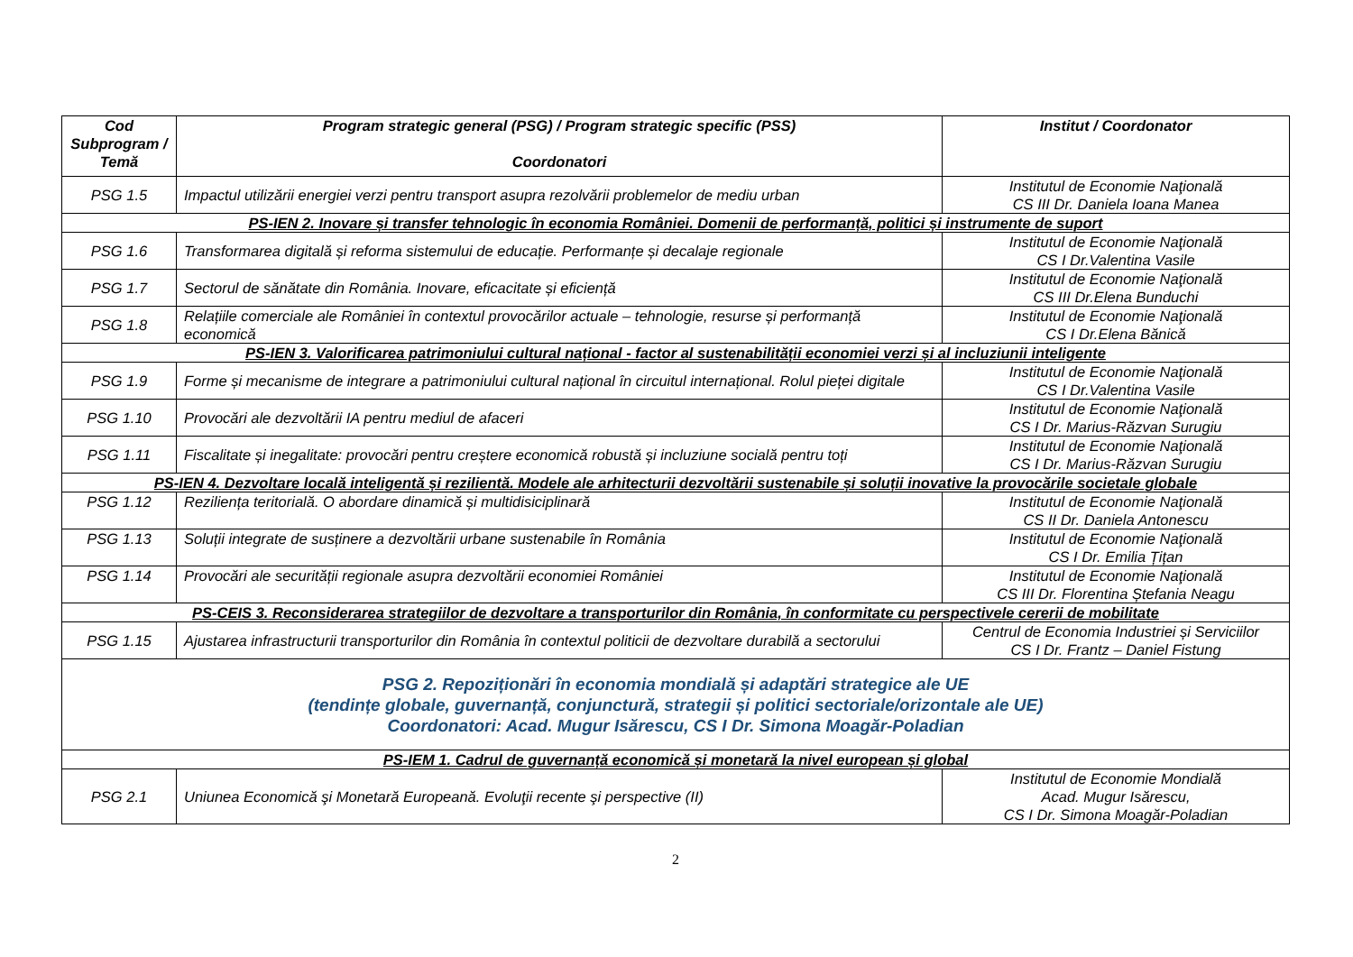| Cod Subprogram / Temă | Program strategic general (PSG) / Program strategic specific (PSS) Coordonatori | Institut / Coordonator |
| --- | --- | --- |
| PSG 1.5 | Impactul utilizării energiei verzi pentru transport asupra rezolvării problemelor de mediu urban | Institutul de Economie Naţională CS III Dr. Daniela Ioana Manea |
| PS-IEN 2. Inovare și transfer tehnologic în economia României. Domenii de performanță, politici și instrumente de suport | | |
| PSG 1.6 | Transformarea digitală și reforma sistemului de educație. Performanțe și decalaje regionale | Institutul de Economie Naţională CS I Dr.Valentina Vasile |
| PSG 1.7 | Sectorul de sănătate din România. Inovare, eficacitate și eficiență | Institutul de Economie Naţională CS III Dr.Elena Bunduchi |
| PSG 1.8 | Relațiile comerciale ale României în contextul provocărilor actuale – tehnologie, resurse și performanță economică | Institutul de Economie Naţională CS I Dr.Elena Bănică |
| PS-IEN 3. Valorificarea patrimoniului cultural național - factor al sustenabilității economiei verzi și al incluziunii inteligente | | |
| PSG 1.9 | Forme și mecanisme de integrare a patrimoniului cultural național în circuitul internațional. Rolul pieței digitale | Institutul de Economie Naţională CS I Dr.Valentina Vasile |
| PSG 1.10 | Provocări ale dezvoltării IA pentru mediul de afaceri | Institutul de Economie Naţională CS I Dr. Marius-Răzvan Surugiu |
| PSG 1.11 | Fiscalitate și inegalitate: provocări pentru creștere economică robustă și incluziune socială pentru toți | Institutul de Economie Naţională CS I Dr. Marius-Răzvan Surugiu |
| PS-IEN 4. Dezvoltare locală inteligentă și rezilientă. Modele ale arhitecturii dezvoltării sustenabile și soluții inovative la provocările societale globale | | |
| PSG 1.12 | Reziliența teritorială. O abordare dinamică și multidisiciplinară | Institutul de Economie Naţională CS II Dr. Daniela Antonescu |
| PSG 1.13 | Soluții integrate de susținere a dezvoltării urbane sustenabile în România | Institutul de Economie Naţională CS I Dr. Emilia Țițan |
| PSG 1.14 | Provocări ale securității regionale asupra dezvoltării economiei României | Institutul de Economie Naţională CS III Dr. Florentina Ștefania Neagu |
| PS-CEIS 3. Reconsiderarea strategiilor de dezvoltare a transporturilor din România, în conformitate cu perspectivele cererii de mobilitate | | |
| PSG 1.15 | Ajustarea infrastructurii transporturilor din România în contextul politicii de dezvoltare durabilă a sectorului | Centrul de Economia Industriei și Serviciilor CS I Dr. Frantz – Daniel Fistung |
| PSG 2. Repoziționări în economia mondială și adaptări strategice ale UE (tendințe globale, guvernanță, conjunctură, strategii și politici sectoriale/orizontale ale UE) Coordonatori: Acad. Mugur Isărescu, CS I Dr. Simona Moagăr-Poladian | | |
| PS-IEM 1. Cadrul de guvernanță economică și monetară la nivel european și global | | |
| PSG 2.1 | Uniunea Economică şi Monetară Europeană. Evoluţii recente şi perspective (II) | Institutul de Economie Mondială Acad. Mugur Isărescu, CS I Dr. Simona Moagăr-Poladian |
2